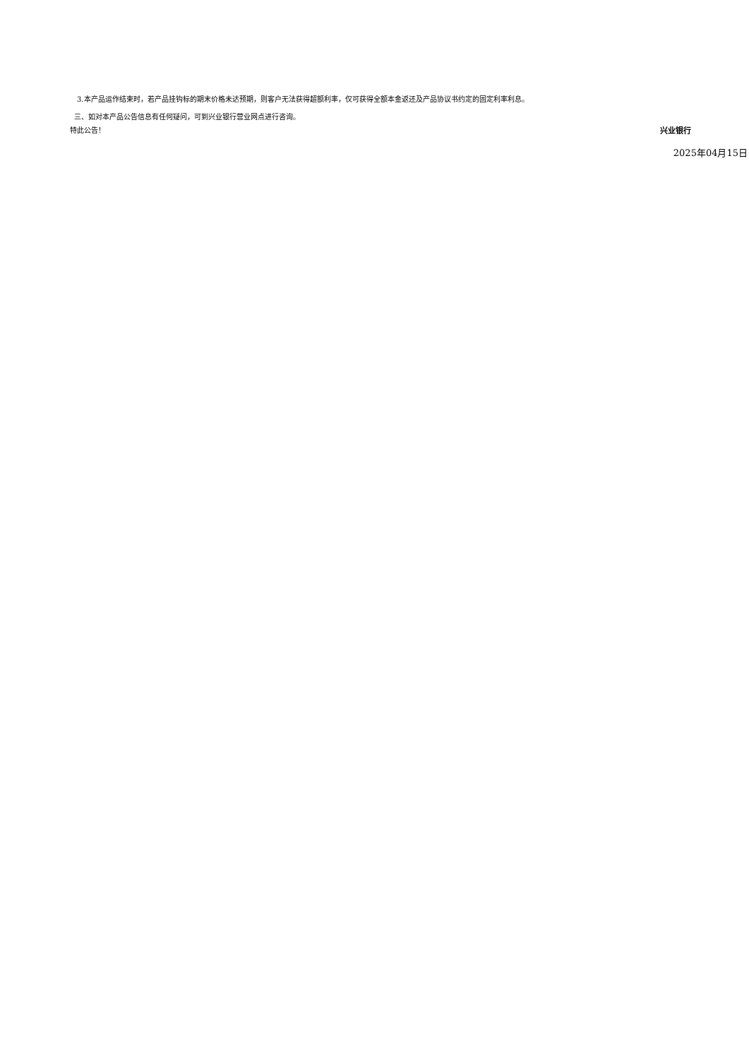3.本产品运作结束时，若产品挂钩标的期末价格未达预期，则客户无法获得超额利率，仅可获得全额本金返还及产品协议书约定的固定利率利息。
三、如对本产品公告信息有任何疑问，可到兴业银行营业网点进行咨询。
特此公告！ 兴业银行
2025年04月15日